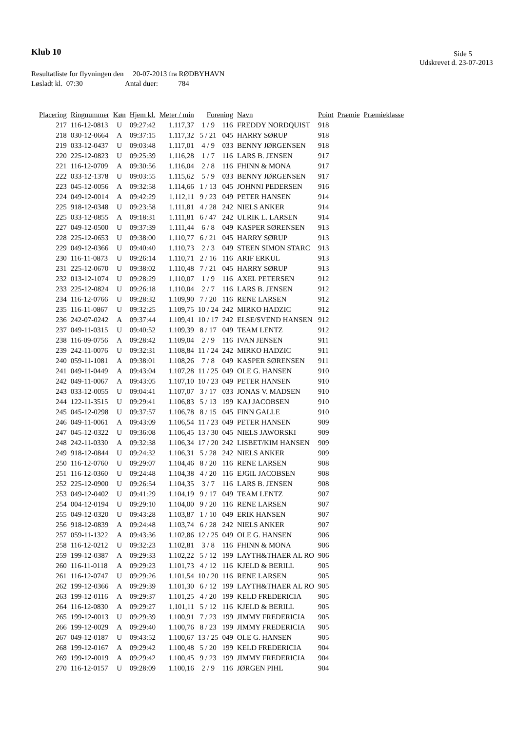Klub 10 Side 5
Udskrevet d. 23-07-2013
Resultatliste for flyvningen den 20-07-2013 fra RØDBYHAVN
Løsladt kl. 07:30 Antal duer: 784
| Placering | Ringnummer | Køn | Hjem kl. | Meter / min | Forening | | Navn | Point | Præmie | Præmieklasse |
| --- | --- | --- | --- | --- | --- | --- | --- | --- | --- | --- |
| 217 | 116-12-0813 | U | 09:27:42 | 1.117,37 | 1 / 9 | 116 | FREDDY NORDQUIST | 918 | | |
| 218 | 030-12-0664 | A | 09:37:15 | 1.117,32 | 5 / 21 | 045 | HARRY SØRUP | 918 | | |
| 219 | 033-12-0437 | U | 09:03:48 | 1.117,01 | 4 / 9 | 033 | BENNY JØRGENSEN | 918 | | |
| 220 | 225-12-0823 | U | 09:25:39 | 1.116,28 | 1 / 7 | 116 | LARS B. JENSEN | 917 | | |
| 221 | 116-12-0709 | A | 09:30:56 | 1.116,04 | 2 / 8 | 116 | FHINN & MONA | 917 | | |
| 222 | 033-12-1378 | U | 09:03:55 | 1.115,62 | 5 / 9 | 033 | BENNY JØRGENSEN | 917 | | |
| 223 | 045-12-0056 | A | 09:32:58 | 1.114,66 | 1 / 13 | 045 | JOHNNI PEDERSEN | 916 | | |
| 224 | 049-12-0014 | A | 09:42:29 | 1.112,11 | 9 / 23 | 049 | PETER HANSEN | 914 | | |
| 225 | 918-12-0348 | U | 09:23:58 | 1.111,81 | 4 / 28 | 242 | NIELS ANKER | 914 | | |
| 225 | 033-12-0855 | A | 09:18:31 | 1.111,81 | 6 / 47 | 242 | ULRIK L. LARSEN | 914 | | |
| 227 | 049-12-0500 | U | 09:37:39 | 1.111,44 | 6 / 8 | 049 | KASPER SØRENSEN | 913 | | |
| 228 | 225-12-0653 | U | 09:38:00 | 1.110,77 | 6 / 21 | 045 | HARRY SØRUP | 913 | | |
| 229 | 049-12-0366 | U | 09:40:40 | 1.110,73 | 2 / 3 | 049 | STEEN SIMON STARC | 913 | | |
| 230 | 116-11-0873 | U | 09:26:14 | 1.110,71 | 2 / 16 | 116 | ARIF ERKUL | 913 | | |
| 231 | 225-12-0670 | U | 09:38:02 | 1.110,48 | 7 / 21 | 045 | HARRY SØRUP | 913 | | |
| 232 | 013-12-1074 | U | 09:28:29 | 1.110,07 | 1 / 9 | 116 | AXEL PETERSEN | 912 | | |
| 233 | 225-12-0824 | U | 09:26:18 | 1.110,04 | 2 / 7 | 116 | LARS B. JENSEN | 912 | | |
| 234 | 116-12-0766 | U | 09:28:32 | 1.109,90 | 7 / 20 | 116 | RENE LARSEN | 912 | | |
| 235 | 116-11-0867 | U | 09:32:25 | 1.109,75 | 10 / 24 | 242 | MIRKO HADZIC | 912 | | |
| 236 | 242-07-0242 | A | 09:37:44 | 1.109,41 | 10 / 17 | 242 | ELSE/SVEND HANSEN | 912 | | |
| 237 | 049-11-0315 | U | 09:40:52 | 1.109,39 | 8 / 17 | 049 | TEAM LENTZ | 912 | | |
| 238 | 116-09-0756 | A | 09:28:42 | 1.109,04 | 2 / 9 | 116 | IVAN JENSEN | 911 | | |
| 239 | 242-11-0076 | U | 09:32:31 | 1.108,84 | 11 / 24 | 242 | MIRKO HADZIC | 911 | | |
| 240 | 059-11-1081 | A | 09:38:01 | 1.108,26 | 7 / 8 | 049 | KASPER SØRENSEN | 911 | | |
| 241 | 049-11-0449 | A | 09:43:04 | 1.107,28 | 11 / 25 | 049 | OLE G. HANSEN | 910 | | |
| 242 | 049-11-0067 | A | 09:43:05 | 1.107,10 | 10 / 23 | 049 | PETER HANSEN | 910 | | |
| 243 | 033-12-0055 | U | 09:04:41 | 1.107,07 | 3 / 17 | 033 | JONAS V. MADSEN | 910 | | |
| 244 | 122-11-3515 | U | 09:29:41 | 1.106,83 | 5 / 13 | 199 | KAJ JACOBSEN | 910 | | |
| 245 | 045-12-0298 | U | 09:37:57 | 1.106,78 | 8 / 15 | 045 | FINN GALLE | 910 | | |
| 246 | 049-11-0061 | A | 09:43:09 | 1.106,54 | 11 / 23 | 049 | PETER HANSEN | 909 | | |
| 247 | 045-12-0322 | U | 09:36:08 | 1.106,45 | 13 / 30 | 045 | NIELS JAWORSKI | 909 | | |
| 248 | 242-11-0330 | A | 09:32:38 | 1.106,34 | 17 / 20 | 242 | LISBET/KIM HANSEN | 909 | | |
| 249 | 918-12-0844 | U | 09:24:32 | 1.106,31 | 5 / 28 | 242 | NIELS ANKER | 909 | | |
| 250 | 116-12-0760 | U | 09:29:07 | 1.104,46 | 8 / 20 | 116 | RENE LARSEN | 908 | | |
| 251 | 116-12-0360 | U | 09:24:48 | 1.104,38 | 4 / 20 | 116 | EJGIL JACOBSEN | 908 | | |
| 252 | 225-12-0900 | U | 09:26:54 | 1.104,35 | 3 / 7 | 116 | LARS B. JENSEN | 908 | | |
| 253 | 049-12-0402 | U | 09:41:29 | 1.104,19 | 9 / 17 | 049 | TEAM LENTZ | 907 | | |
| 254 | 004-12-0194 | U | 09:29:10 | 1.104,00 | 9 / 20 | 116 | RENE LARSEN | 907 | | |
| 255 | 049-12-0320 | U | 09:43:28 | 1.103,87 | 1 / 10 | 049 | ERIK HANSEN | 907 | | |
| 256 | 918-12-0839 | A | 09:24:48 | 1.103,74 | 6 / 28 | 242 | NIELS ANKER | 907 | | |
| 257 | 059-11-1322 | A | 09:43:36 | 1.102,86 | 12 / 25 | 049 | OLE G. HANSEN | 906 | | |
| 258 | 116-12-0212 | U | 09:32:23 | 1.102,81 | 3 / 8 | 116 | FHINN & MONA | 906 | | |
| 259 | 199-12-0387 | A | 09:29:33 | 1.102,22 | 5 / 12 | 199 | LAYTH&THAER AL RO | 906 | | |
| 260 | 116-11-0118 | A | 09:29:23 | 1.101,73 | 4 / 12 | 116 | KJELD & BERILL | 905 | | |
| 261 | 116-12-0747 | U | 09:29:26 | 1.101,54 | 10 / 20 | 116 | RENE LARSEN | 905 | | |
| 262 | 199-12-0366 | A | 09:29:39 | 1.101,30 | 6 / 12 | 199 | LAYTH&THAER AL RO | 905 | | |
| 263 | 199-12-0116 | A | 09:29:37 | 1.101,25 | 4 / 20 | 199 | KELD FREDERICIA | 905 | | |
| 264 | 116-12-0830 | A | 09:29:27 | 1.101,11 | 5 / 12 | 116 | KJELD & BERILL | 905 | | |
| 265 | 199-12-0013 | U | 09:29:39 | 1.100,91 | 7 / 23 | 199 | JIMMY FREDERICIA | 905 | | |
| 266 | 199-12-0029 | A | 09:29:40 | 1.100,76 | 8 / 23 | 199 | JIMMY FREDERICIA | 905 | | |
| 267 | 049-12-0187 | U | 09:43:52 | 1.100,67 | 13 / 25 | 049 | OLE G. HANSEN | 905 | | |
| 268 | 199-12-0167 | A | 09:29:42 | 1.100,48 | 5 / 20 | 199 | KELD FREDERICIA | 904 | | |
| 269 | 199-12-0019 | A | 09:29:42 | 1.100,45 | 9 / 23 | 199 | JIMMY FREDERICIA | 904 | | |
| 270 | 116-12-0157 | U | 09:28:09 | 1.100,16 | 2 / 9 | 116 | JØRGEN PIHL | 904 | | |